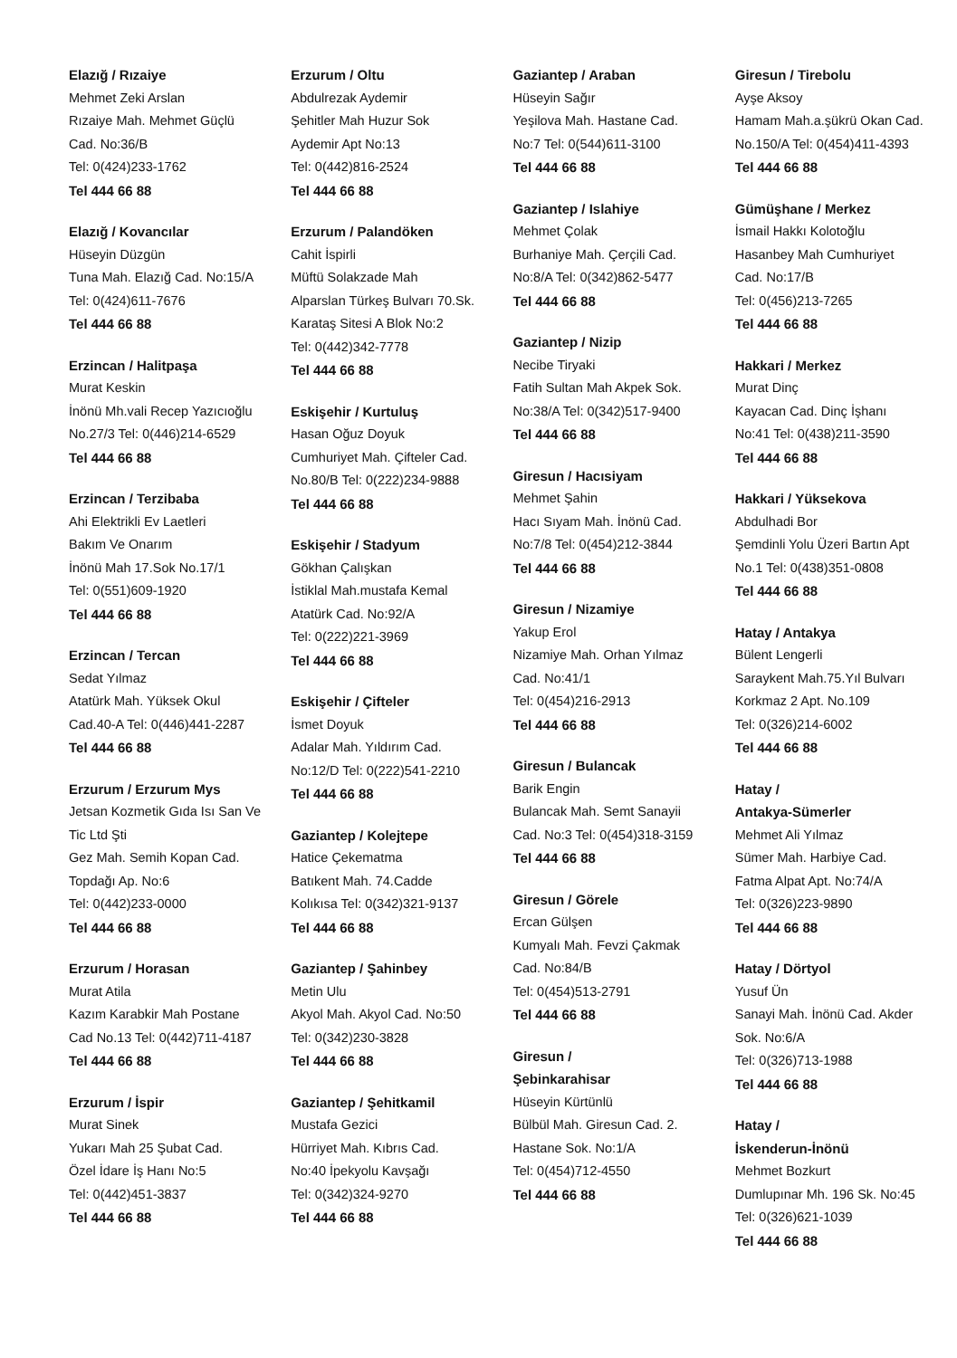Elazığ / Rızaiye
Mehmet Zeki Arslan
Rızaiye Mah. Mehmet Güçlü
Cad. No:36/B
Tel: 0(424)233-1762
Tel 444 66 88
Elazığ / Kovancılar
Hüseyin Düzgün
Tuna Mah. Elazığ Cad. No:15/A
Tel: 0(424)611-7676
Tel 444 66 88
Erzincan / Halitpaşa
Murat Keskin
İnönü Mh.vali Recep Yazıcıoğlu
No.27/3 Tel: 0(446)214-6529
Tel 444 66 88
Erzincan / Terzibaba
Ahi Elektrikli Ev Laetleri
Bakım Ve Onarım
İnönü Mah 17.Sok No.17/1
Tel: 0(551)609-1920
Tel 444 66 88
Erzincan / Tercan
Sedat Yılmaz
Atatürk Mah. Yüksek Okul
Cad.40-A Tel: 0(446)441-2287
Tel 444 66 88
Erzurum / Erzurum Mys
Jetsan Kozmetik Gıda Isı San Ve
Tic Ltd Şti
Gez Mah. Semih Kopan Cad.
Topdağı Ap. No:6
Tel: 0(442)233-0000
Tel 444 66 88
Erzurum / Horasan
Murat Atila
Kazım Karabkir Mah Postane
Cad No.13 Tel: 0(442)711-4187
Tel 444 66 88
Erzurum / İspir
Murat Sinek
Yukarı Mah 25 Şubat Cad.
Özel İdare İş Hanı No:5
Tel: 0(442)451-3837
Tel 444 66 88
Erzurum / Oltu
Abdulrezak Aydemir
Şehitler Mah Huzur Sok
Aydemir Apt No:13
Tel: 0(442)816-2524
Tel 444 66 88
Erzurum / Palandöken
Cahit İspirli
Müftü Solakzade Mah
Alparslan Türkeş Bulvarı 70.Sk.
Karataş Sitesi A Blok No:2
Tel: 0(442)342-7778
Tel 444 66 88
Eskişehir / Kurtuluş
Hasan Oğuz Doyuk
Cumhuriyet Mah. Çifteler Cad.
No.80/B Tel: 0(222)234-9888
Tel 444 66 88
Eskişehir / Stadyum
Gökhan Çalışkan
İstiklal Mah.mustafa Kemal
Atatürk Cad. No:92/A
Tel: 0(222)221-3969
Tel 444 66 88
Eskişehir / Çifteler
İsmet Doyuk
Adalar Mah. Yıldırım Cad.
No:12/D Tel: 0(222)541-2210
Tel 444 66 88
Gaziantep / Kolejtepe
Hatice Çekematma
Batıkent Mah. 74.Cadde
Kolıkısa Tel: 0(342)321-9137
Tel 444 66 88
Gaziantep / Şahinbey
Metin Ulu
Akyol Mah. Akyol Cad. No:50
Tel: 0(342)230-3828
Tel 444 66 88
Gaziantep / Şehitkamil
Mustafa Gezici
Hürriyet Mah. Kıbrıs Cad.
No:40 İpekyolu Kavşağı
Tel: 0(342)324-9270
Tel 444 66 88
Gaziantep / Araban
Hüseyin Sağır
Yeşilova Mah. Hastane Cad.
No:7 Tel: 0(544)611-3100
Tel 444 66 88
Gaziantep / Islahiye
Mehmet Çolak
Burhaniye Mah. Çerçili Cad.
No:8/A Tel: 0(342)862-5477
Tel 444 66 88
Gaziantep / Nizip
Necibe Tiryaki
Fatih Sultan Mah Akpek Sok.
No:38/A Tel: 0(342)517-9400
Tel 444 66 88
Giresun / Hacısiyam
Mehmet Şahin
Hacı Sıyam Mah. İnönü Cad.
No:7/8 Tel: 0(454)212-3844
Tel 444 66 88
Giresun / Nizamiye
Yakup Erol
Nizamiye Mah. Orhan Yılmaz
Cad. No:41/1
Tel: 0(454)216-2913
Tel 444 66 88
Giresun / Bulancak
Barik Engin
Bulancak Mah. Semt Sanayii
Cad. No:3 Tel: 0(454)318-3159
Tel 444 66 88
Giresun / Görele
Ercan Gülşen
Kumyalı Mah. Fevzi Çakmak
Cad. No:84/B
Tel: 0(454)513-2791
Tel 444 66 88
Giresun /
Şebinkarahisar
Hüseyin Kürtünlü
Bülbül Mah. Giresun Cad. 2.
Hastane Sok. No:1/A
Tel: 0(454)712-4550
Tel 444 66 88
Giresun / Tirebolu
Ayşe Aksoy
Hamam Mah.a.şükrü Okan Cad.
No.150/A Tel: 0(454)411-4393
Tel 444 66 88
Gümüşhane / Merkez
İsmail Hakkı Kolotoğlu
Hasanbey Mah Cumhuriyet
Cad. No:17/B
Tel: 0(456)213-7265
Tel 444 66 88
Hakkari / Merkez
Murat Dinç
Kayacan Cad. Dinç İşhanı
No:41 Tel: 0(438)211-3590
Tel 444 66 88
Hakkari / Yüksekova
Abdulhadi Bor
Şemdinli Yolu Üzeri Bartın Apt
No.1 Tel: 0(438)351-0808
Tel 444 66 88
Hatay / Antakya
Bülent Lengerli
Saraykent Mah.75.Yıl Bulvarı
Korkmaz 2 Apt. No.109
Tel: 0(326)214-6002
Tel 444 66 88
Hatay /
Antakya-Sümerler
Mehmet Ali Yılmaz
Sümer Mah. Harbiye Cad.
Fatma Alpat Apt. No:74/A
Tel: 0(326)223-9890
Tel 444 66 88
Hatay / Dörtyol
Yusuf Ün
Sanayi Mah. İnönü Cad. Akder
Sok. No:6/A
Tel: 0(326)713-1988
Tel 444 66 88
Hatay /
İskenderun-İnönü
Mehmet Bozkurt
Dumlupınar Mh. 196 Sk. No:45
Tel: 0(326)621-1039
Tel 444 66 88